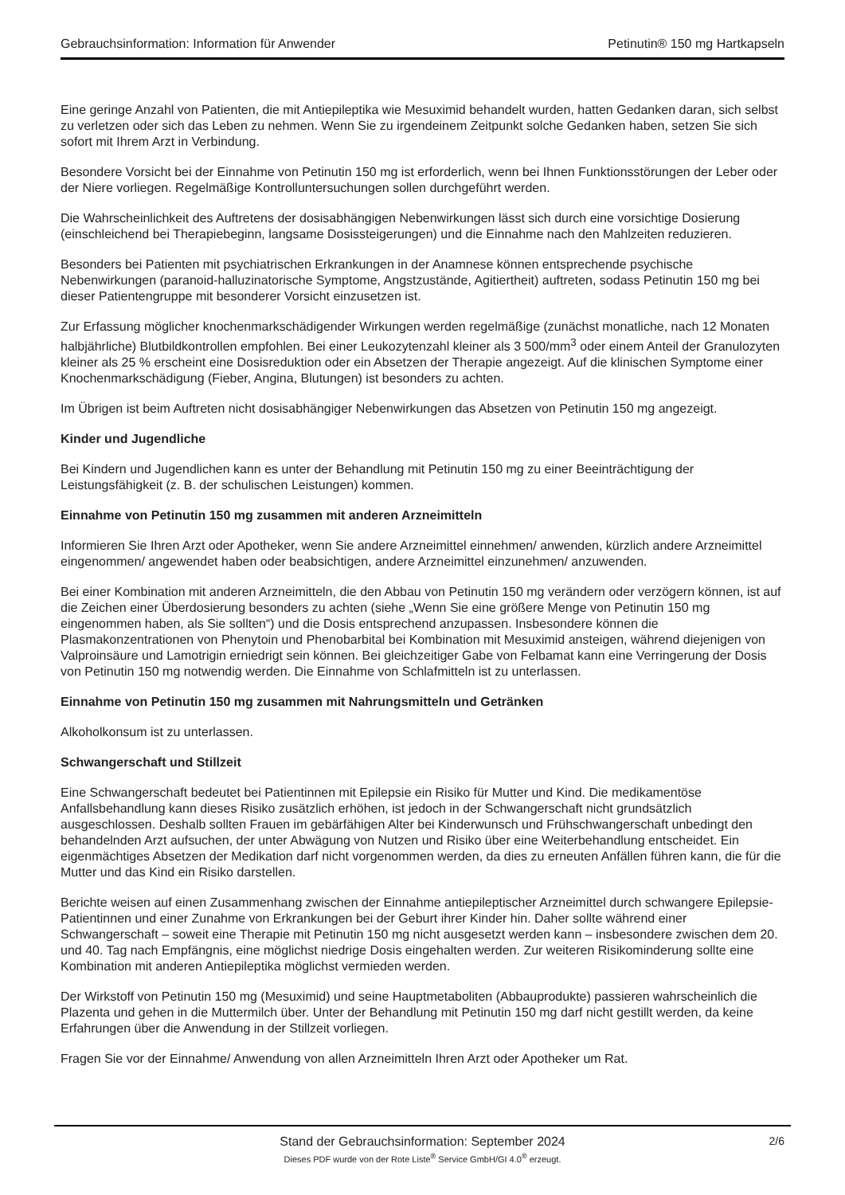Gebrauchsinformation: Information für Anwender Petinutin® 150 mg Hartkapseln
Eine geringe Anzahl von Patienten, die mit Antiepileptika wie Mesuximid behandelt wurden, hatten Gedanken daran, sich selbst zu verletzen oder sich das Leben zu nehmen. Wenn Sie zu irgendeinem Zeitpunkt solche Gedanken haben, setzen Sie sich sofort mit Ihrem Arzt in Verbindung.
Besondere Vorsicht bei der Einnahme von Petinutin 150 mg ist erforderlich, wenn bei Ihnen Funktionsstörungen der Leber oder der Niere vorliegen. Regelmäßige Kontrolluntersuchungen sollen durchgeführt werden.
Die Wahrscheinlichkeit des Auftretens der dosisabhängigen Nebenwirkungen lässt sich durch eine vorsichtige Dosierung (einschleichend bei Therapiebeginn, langsame Dosissteigerungen) und die Einnahme nach den Mahlzeiten reduzieren.
Besonders bei Patienten mit psychiatrischen Erkrankungen in der Anamnese können entsprechende psychische Nebenwirkungen (paranoid-halluzinatorische Symptome, Angstzustände, Agitiertheit) auftreten, sodass Petinutin 150 mg bei dieser Patientengruppe mit besonderer Vorsicht einzusetzen ist.
Zur Erfassung möglicher knochenmarkschädigender Wirkungen werden regelmäßige (zunächst monatliche, nach 12 Monaten halbjährliche) Blutbildkontrollen empfohlen. Bei einer Leukozytenzahl kleiner als 3 500/mm<sup>3</sup> oder einem Anteil der Granulozyten kleiner als 25 % erscheint eine Dosisreduktion oder ein Absetzen der Therapie angezeigt. Auf die klinischen Symptome einer Knochenmarkschädigung (Fieber, Angina, Blutungen) ist besonders zu achten.
Im Übrigen ist beim Auftreten nicht dosisabhängiger Nebenwirkungen das Absetzen von Petinutin 150 mg angezeigt.
Kinder und Jugendliche
Bei Kindern und Jugendlichen kann es unter der Behandlung mit Petinutin 150 mg zu einer Beeinträchtigung der Leistungsfähigkeit (z. B. der schulischen Leistungen) kommen.
Einnahme von Petinutin 150 mg zusammen mit anderen Arzneimitteln
Informieren Sie Ihren Arzt oder Apotheker, wenn Sie andere Arzneimittel einnehmen/ anwenden, kürzlich andere Arzneimittel eingenommen/ angewendet haben oder beabsichtigen, andere Arzneimittel einzunehmen/ anzuwenden.
Bei einer Kombination mit anderen Arzneimitteln, die den Abbau von Petinutin 150 mg verändern oder verzögern können, ist auf die Zeichen einer Überdosierung besonders zu achten (siehe „Wenn Sie eine größere Menge von Petinutin 150 mg eingenommen haben, als Sie sollten“) und die Dosis entsprechend anzupassen. Insbesondere können die Plasmakonzentrationen von Phenytoin und Phenobarbital bei Kombination mit Mesuximid ansteigen, während diejenigen von Valproinsäure und Lamotrigin erniedrigt sein können. Bei gleichzeitiger Gabe von Felbamat kann eine Verringerung der Dosis von Petinutin 150 mg notwendig werden. Die Einnahme von Schlafmitteln ist zu unterlassen.
Einnahme von Petinutin 150 mg zusammen mit Nahrungsmitteln und Getränken
Alkoholkonsum ist zu unterlassen.
Schwangerschaft und Stillzeit
Eine Schwangerschaft bedeutet bei Patientinnen mit Epilepsie ein Risiko für Mutter und Kind. Die medikamentöse Anfallsbehandlung kann dieses Risiko zusätzlich erhöhen, ist jedoch in der Schwangerschaft nicht grundsätzlich ausgeschlossen. Deshalb sollten Frauen im gebärfähigen Alter bei Kinderwunsch und Frühschwangerschaft unbedingt den behandelnden Arzt aufsuchen, der unter Abwägung von Nutzen und Risiko über eine Weiterbehandlung entscheidet. Ein eigenmächtiges Absetzen der Medikation darf nicht vorgenommen werden, da dies zu erneuten Anfällen führen kann, die für die Mutter und das Kind ein Risiko darstellen.
Berichte weisen auf einen Zusammenhang zwischen der Einnahme antiepileptischer Arzneimittel durch schwangere Epilepsie-Patientinnen und einer Zunahme von Erkrankungen bei der Geburt ihrer Kinder hin. Daher sollte während einer Schwangerschaft – soweit eine Therapie mit Petinutin 150 mg nicht ausgesetzt werden kann – insbesondere zwischen dem 20. und 40. Tag nach Empfängnis, eine möglichst niedrige Dosis eingehalten werden. Zur weiteren Risikominderung sollte eine Kombination mit anderen Antiepileptika möglichst vermieden werden.
Der Wirkstoff von Petinutin 150 mg (Mesuximid) und seine Hauptmetaboliten (Abbauprodukte) passieren wahrscheinlich die Plazenta und gehen in die Muttermilch über. Unter der Behandlung mit Petinutin 150 mg darf nicht gestillt werden, da keine Erfahrungen über die Anwendung in der Stillzeit vorliegen.
Fragen Sie vor der Einnahme/ Anwendung von allen Arzneimitteln Ihren Arzt oder Apotheker um Rat.
Stand der Gebrauchsinformation: September 2024
2/6
Dieses PDF wurde von der Rote Liste<sup>®</sup> Service GmbH/GI 4.0<sup>®</sup> erzeugt.